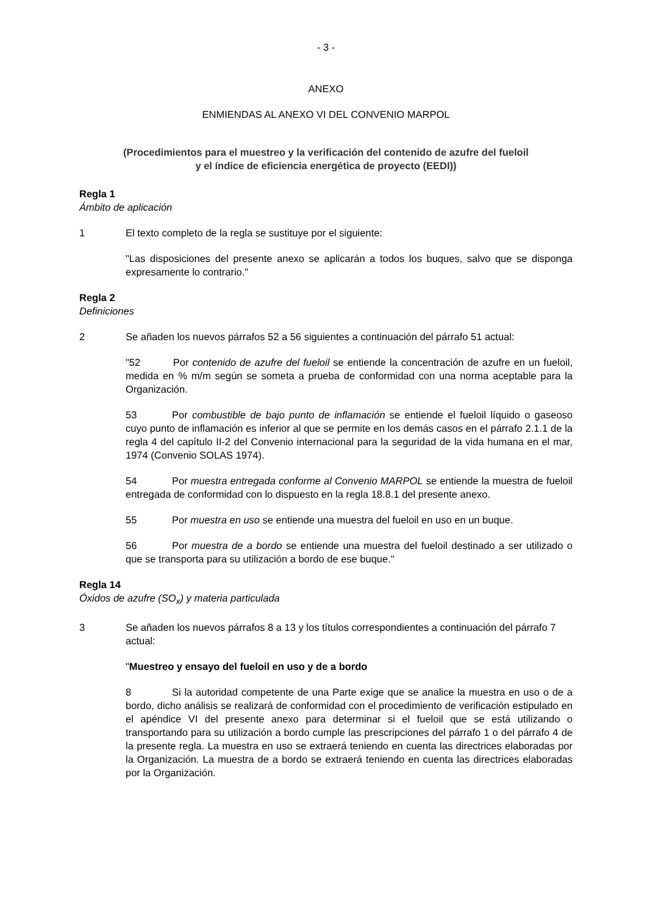- 3 -
ANEXO
ENMIENDAS AL ANEXO VI DEL CONVENIO MARPOL
(Procedimientos para el muestreo y la verificación del contenido de azufre del fueloil
y el índice de eficiencia energética de proyecto (EEDI))
Regla 1
Ámbito de aplicación
1 El texto completo de la regla se sustituye por el siguiente:
"Las disposiciones del presente anexo se aplicarán a todos los buques, salvo que se disponga expresamente lo contrario."
Regla 2
Definiciones
2 Se añaden los nuevos párrafos 52 a 56 siguientes a continuación del párrafo 51 actual:
" 52 Por contenido de azufre del fueloil se entiende la concentración de azufre en un fueloil, medida en % m/m según se someta a prueba de conformidad con una norma aceptable para la Organización.
53 Por combustible de bajo punto de inflamación se entiende el fueloil líquido o gaseoso cuyo punto de inflamación es inferior al que se permite en los demás casos en el párrafo 2.1.1 de la regla 4 del capítulo II-2 del Convenio internacional para la seguridad de la vida humana en el mar, 1974 (Convenio SOLAS 1974).
54 Por muestra entregada conforme al Convenio MARPOL se entiende la muestra de fueloil entregada de conformidad con lo dispuesto en la regla 18.8.1 del presente anexo.
55 Por muestra en uso se entiende una muestra del fueloil en uso en un buque.
56 Por muestra de a bordo se entiende una muestra del fueloil destinado a ser utilizado o que se transporta para su utilización a bordo de ese buque."
Regla 14
Óxidos de azufre (SO<sub>x</sub>) y materia particulada
3 Se añaden los nuevos párrafos 8 a 13 y los títulos correspondientes a continuación del párrafo 7 actual:
"Muestreo y ensayo del fueloil en uso y de a bordo
8 Si la autoridad competente de una Parte exige que se analice la muestra en uso o de a bordo, dicho análisis se realizará de conformidad con el procedimiento de verificación estipulado en el apéndice VI del presente anexo para determinar si el fueloil que se está utilizando o transportando para su utilización a bordo cumple las prescripciones del párrafo 1 o del párrafo 4 de la presente regla. La muestra en uso se extraerá teniendo en cuenta las directrices elaboradas por la Organización. La muestra de a bordo se extraerá teniendo en cuenta las directrices elaboradas por la Organización.